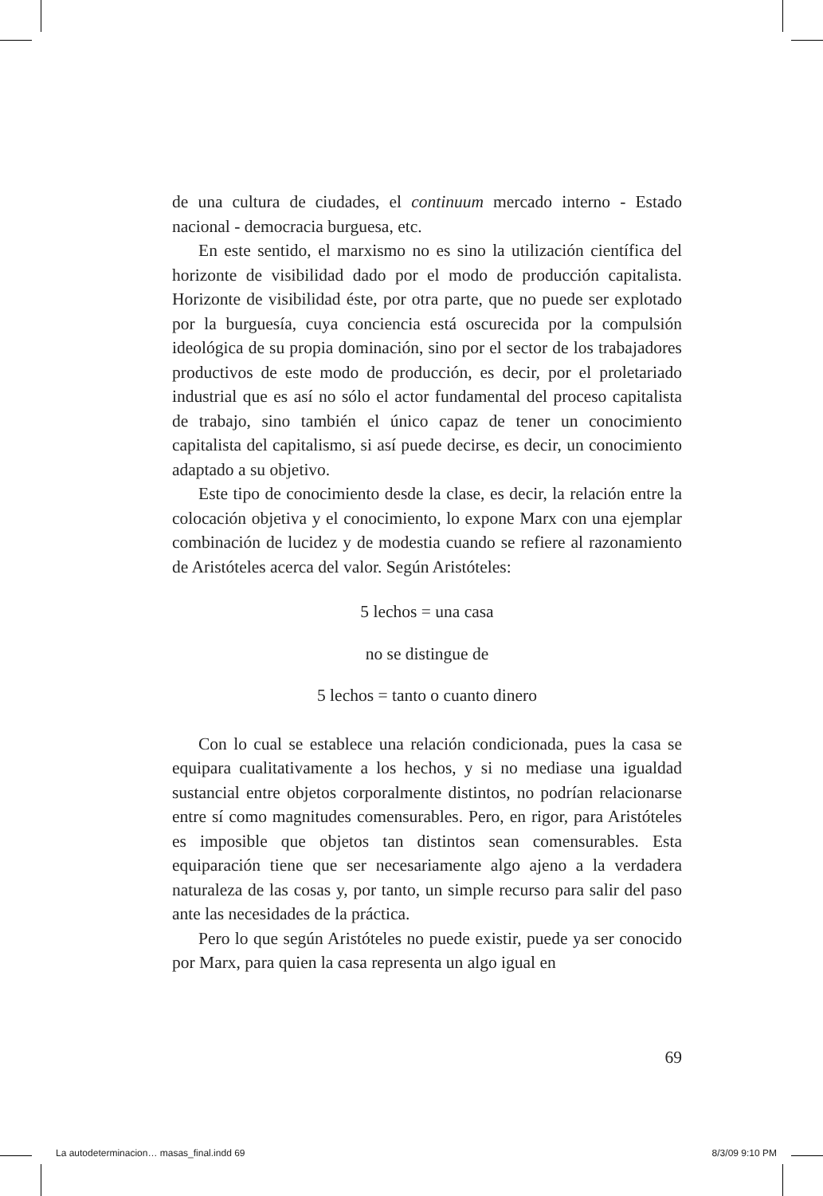de una cultura de ciudades, el continuum mercado interno - Estado nacional - democracia burguesa, etc.
En este sentido, el marxismo no es sino la utilización científica del horizonte de visibilidad dado por el modo de producción capitalista. Horizonte de visibilidad éste, por otra parte, que no puede ser explotado por la burguesía, cuya conciencia está oscurecida por la compulsión ideológica de su propia dominación, sino por el sector de los trabajadores productivos de este modo de producción, es decir, por el proletariado industrial que es así no sólo el actor fundamental del proceso capitalista de trabajo, sino también el único capaz de tener un conocimiento capitalista del capitalismo, si así puede decirse, es decir, un conocimiento adaptado a su objetivo.
Este tipo de conocimiento desde la clase, es decir, la relación entre la colocación objetiva y el conocimiento, lo expone Marx con una ejemplar combinación de lucidez y de modestia cuando se refiere al razonamiento de Aristóteles acerca del valor. Según Aristóteles:
5 lechos = una casa
no se distingue de
5 lechos = tanto o cuanto dinero
Con lo cual se establece una relación condicionada, pues la casa se equipara cualitativamente a los hechos, y si no mediase una igualdad sustancial entre objetos corporalmente distintos, no podrían relacionarse entre sí como magnitudes comensurables. Pero, en rigor, para Aristóteles es imposible que objetos tan distintos sean comensurables. Esta equiparación tiene que ser necesariamente algo ajeno a la verdadera naturaleza de las cosas y, por tanto, un simple recurso para salir del paso ante las necesidades de la práctica.
Pero lo que según Aristóteles no puede existir, puede ya ser conocido por Marx, para quien la casa representa un algo igual en
69
La autodeterminacion… masas_final.indd 69 8/3/09 9:10 PM